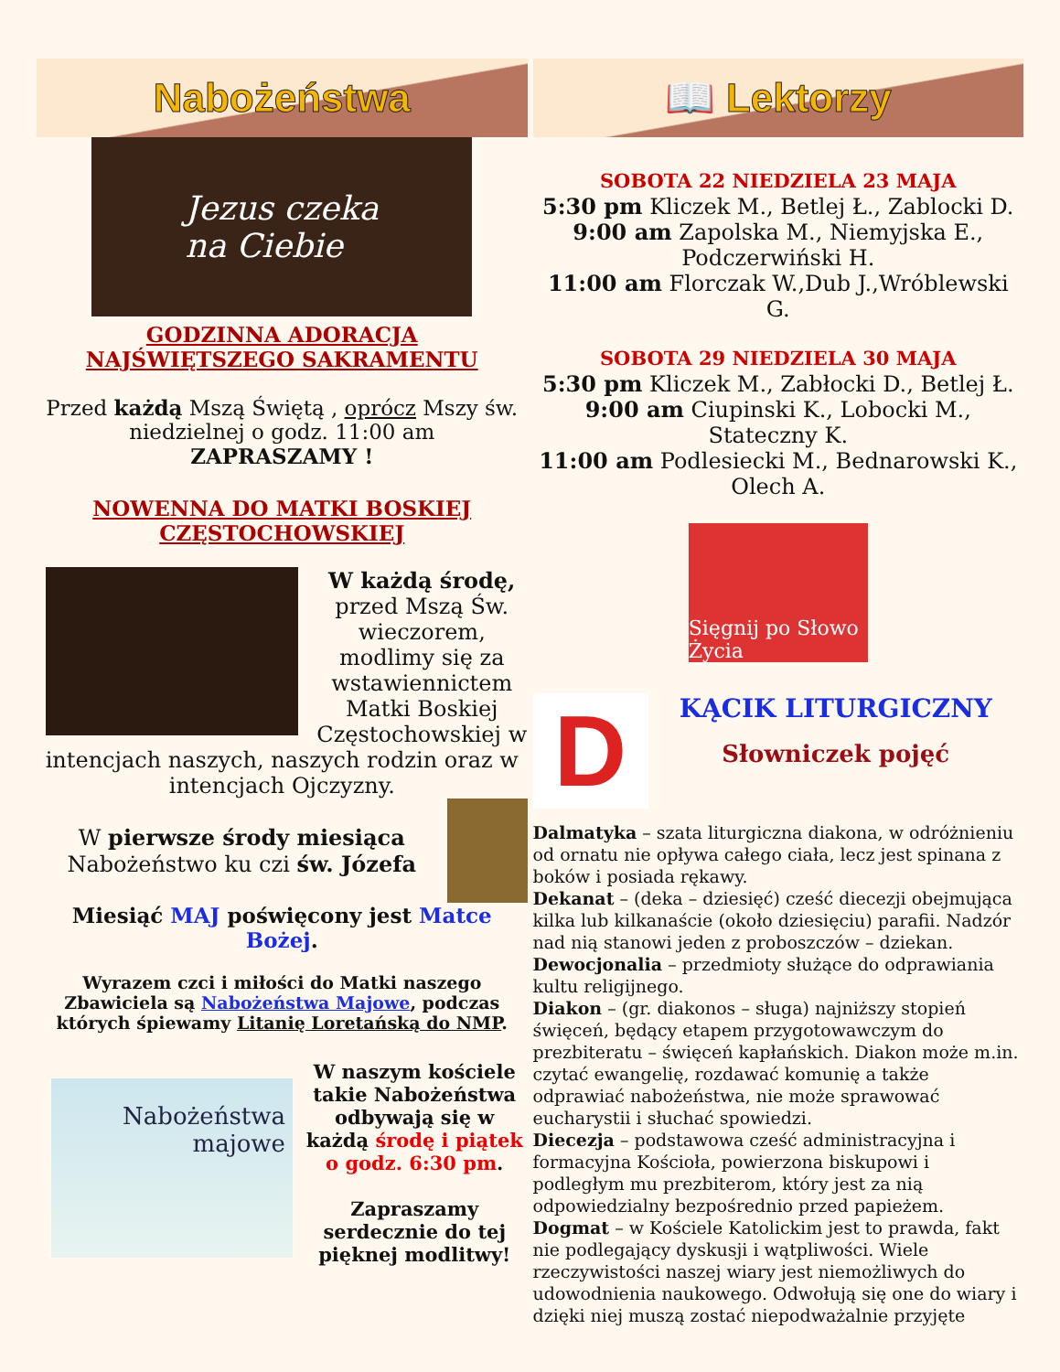Nabożeństwa
Jezus czeka
na Ciebie
GODZINNA ADORACJA
NAJŚWIĘTSZEGO SAKRAMENTU
Przed każdą Mszą Świętą , oprócz Mszy św. niedzielnej o godz. 11:00 am
ZAPRASZAMY !
NOWENNA DO MATKI BOSKIEJ
CZĘSTOCHOWSKIEJ
W każdą środę, przed Mszą Św. wieczorem, modlimy się za wstawiennictem Matki Boskiej Częstochowskiej w intencjach naszych, naszych rodzin oraz w intencjach Ojczyzny.
W pierwsze środy miesiąca Nabożeństwo ku czi św. Józefa
Miesiąć MAJ poświęcony jest Matce Bożej.
Wyrazem czci i miłości do Matki naszego Zbawiciela są Nabożeństwa Majowe, podczas których śpiewamy Litanię Loretańską do NMP.
Nabożeństwa
majowe
W naszym kościele takie Nabożeństwa odbywają się w każdą środę i piątek o godz. 6:30 pm.
Zapraszamy serdecznie do tej pięknej modlitwy!
📖 Lektorzy
SOBOTA 22 NIEDZIELA 23 MAJA
5:30 pm Kliczek M., Betlej Ł., Zablocki D.
9:00 am Zapolska M., Niemyjska E., Podczerwiński H.
11:00 am Florczak W.,Dub J.,Wróblewski G.
SOBOTA 29 NIEDZIELA 30 MAJA
5:30 pm Kliczek M., Zabłocki D., Betlej Ł.
9:00 am Ciupinski K., Lobocki M., Stateczny K.
11:00 am Podlesiecki M., Bednarowski K., Olech A.
Sięgnij po Słowo Życia
D
KĄCIK LITURGICZNY
Słowniczek pojęć
Dalmatyka – szata liturgiczna diakona, w odróżnieniu od ornatu nie opływa całego ciała, lecz jest spinana z boków i posiada rękawy.
Dekanat – (deka – dziesięć) cześć diecezji obejmująca kilka lub kilkanaście (około dziesięciu) parafii. Nadzór nad nią stanowi jeden z proboszczów – dziekan.
Dewocjonalia – przedmioty służące do odprawiania kultu religijnego.
Diakon – (gr. diakonos – sługa) najniższy stopień święceń, będący etapem przygotowawczym do prezbiteratu – święceń kapłańskich. Diakon może m.in. czytać ewangelię, rozdawać komunię a także odprawiać nabożeństwa, nie może sprawować eucharystii i słuchać spowiedzi.
Diecezja – podstawowa cześć administracyjna i formacyjna Kościoła, powierzona biskupowi i podległym mu prezbiterom, który jest za nią odpowiedzialny bezpośrednio przed papieżem.
Dogmat – w Kościele Katolickim jest to prawda, fakt nie podlegający dyskusji i wątpliwości. Wiele rzeczywistości naszej wiary jest niemożliwych do udowodnienia naukowego. Odwołują się one do wiary i dzięki niej muszą zostać niepodważalnie przyjęte